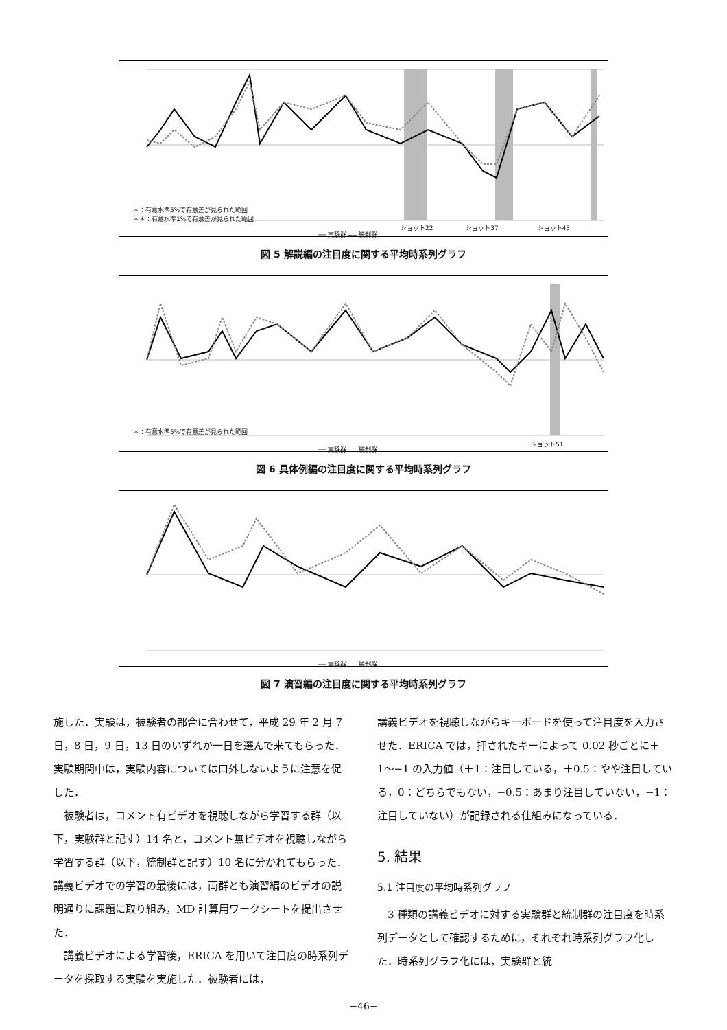＊：有意水準5%で有意差が見られた範囲
＊＊：有意水準1%で有意差が見られた範囲
ショット22 　　　　　ショット37 　　　　　　ショット45
── 実験群 ---- 統制群
図 5 解説編の注目度に関する平均時系列グラフ
＊：有意水準5%で有意差が見られた範囲
ショット51
── 実験群 ---- 統制群
図 6 具体例編の注目度に関する平均時系列グラフ
── 実験群 ---- 統制群
図 7 演習編の注目度に関する平均時系列グラフ
施した．実験は，被験者の都合に合わせて，平成 29 年 2 月 7 日，8 日，9 日，13 日のいずれか一日を選んで来てもらった．実験期間中は，実験内容については口外しないように注意を促した．
被験者は，コメント有ビデオを視聴しながら学習する群（以下，実験群と記す）14 名と，コメント無ビデオを視聴しながら学習する群（以下，統制群と記す）10 名に分かれてもらった．講義ビデオでの学習の最後には，両群とも演習編のビデオの説明通りに課題に取り組み，MD 計算用ワークシートを提出させた．
講義ビデオによる学習後，ERICA を用いて注目度の時系列データを採取する実験を実施した．被験者には，
講義ビデオを視聴しながらキーボードを使って注目度を入力させた．ERICA では，押されたキーによって 0.02 秒ごとに＋1〜−1 の入力値（＋1：注目している，＋0.5：やや注目している，0：どちらでもない，−0.5：あまり注目していない，−1：注目していない）が記録される仕組みになっている．
5. 結果
5.1 注目度の平均時系列グラフ
3 種類の講義ビデオに対する実験群と統制群の注目度を時系列データとして確認するために，それぞれ時系列グラフ化した．時系列グラフ化には，実験群と統
−46−